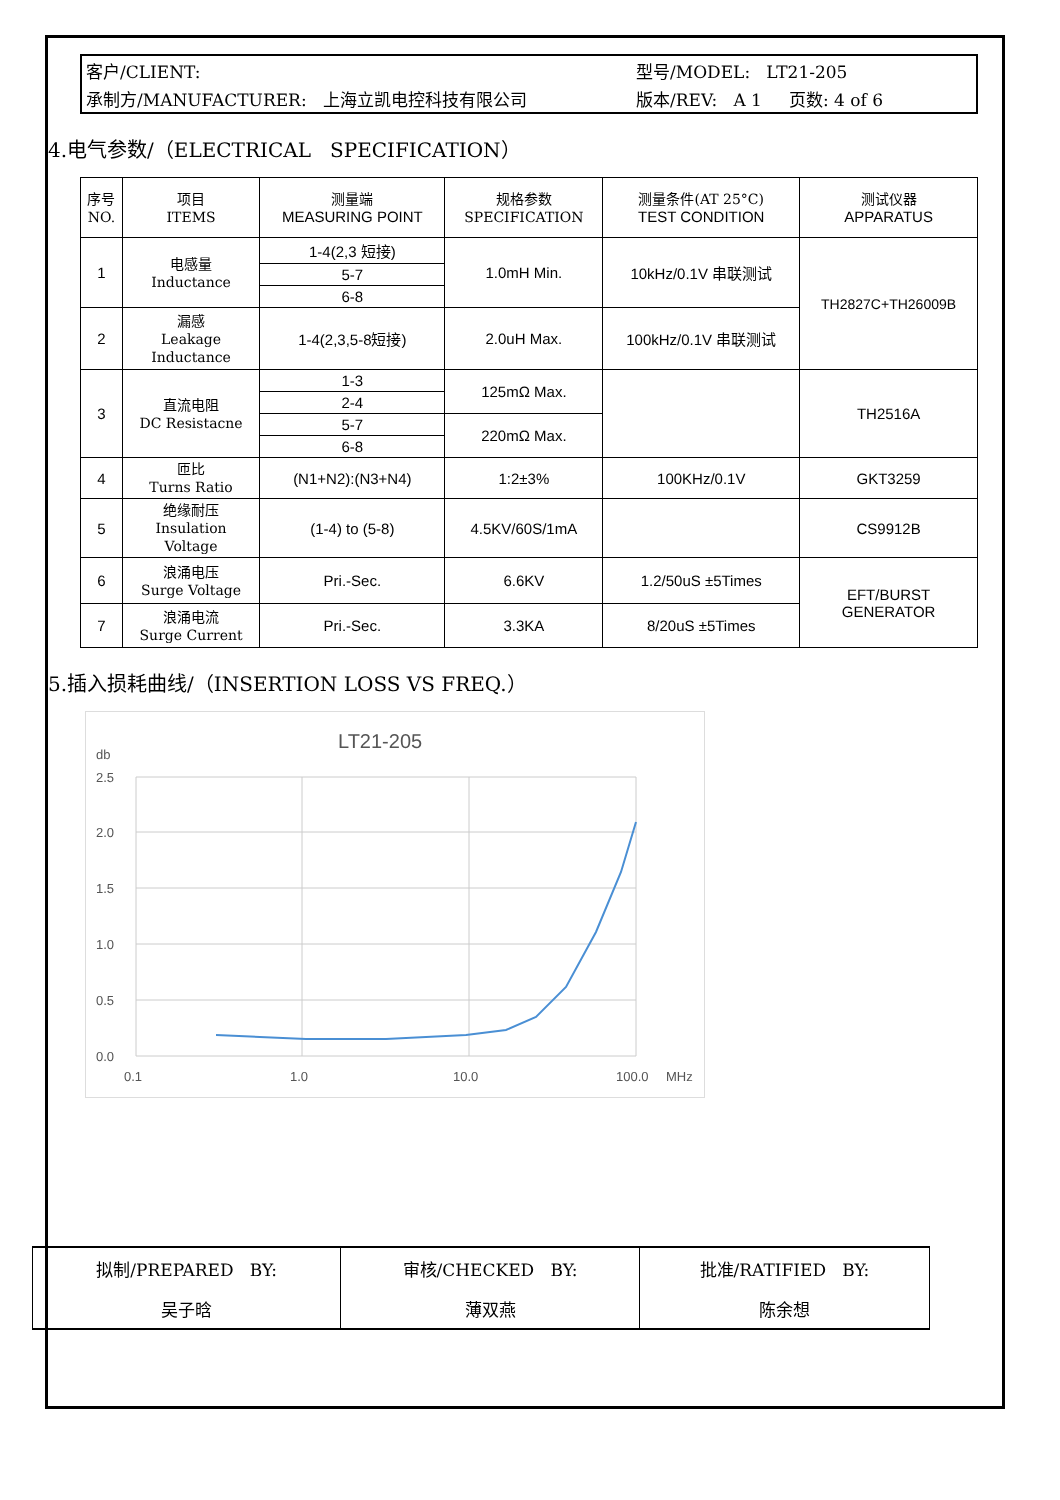客户/CLIENT: 型号/MODEL: LT21-205
承制方/MANUFACTURER: 上海立凯电控科技有限公司 版本/REV: A 1 页数: 4 of 6
4.电气参数/（ELECTRICAL SPECIFICATION）
| 序号 NO. | 项目 ITEMS | 测量端 MEASURING POINT | 规格参数 SPECIFICATION | 测量条件(AT 25°C) TEST CONDITION | 测试仪器 APPARATUS |
| 1 | 电感量 Inductance | 1-4(2,3 短接) | 1.0mH Min. | 10kHz/0.1V 串联测试 | TH2827C+TH26009B |
| | | 5-7 | | | |
| | | 6-8 | | | |
| 2 | 漏感 Leakage Inductance | 1-4(2,3,5-8短接) | 2.0uH Max. | 100kHz/0.1V 串联测试 | |
| 3 | 直流电阻 DC Resistacne | 1-3 | 125mΩ Max. | | TH2516A |
| | | 2-4 | | | |
| | | 5-7 | 220mΩ Max. | | |
| | | 6-8 | | | |
| 4 | 匝比 Turns Ratio | (N1+N2):(N3+N4) | 1:2±3% | 100KHz/0.1V | GKT3259 |
| 5 | 绝缘耐压 Insulation Voltage | (1-4) to (5-8) | 4.5KV/60S/1mA | | CS9912B |
| 6 | 浪涌电压 Surge Voltage | Pri.-Sec. | 6.6KV | 1.2/50uS ±5Times | EFT/BURST GENERATOR |
| 7 | 浪涌电流 Surge Current | Pri.-Sec. | 3.3KA | 8/20uS ±5Times | |
5.插入损耗曲线/（INSERTION LOSS VS FREQ.）
LT21-205
db
2.5
2.0
1.5
1.0
0.5
0.0
0.1
1.0
10.0
100.0
MHz
| 拟制/PREPARED BY: | 审核/CHECKED BY: | 批准/RATIFIED BY: |
| 吴子晗 | 薄双燕 | 陈余想 |